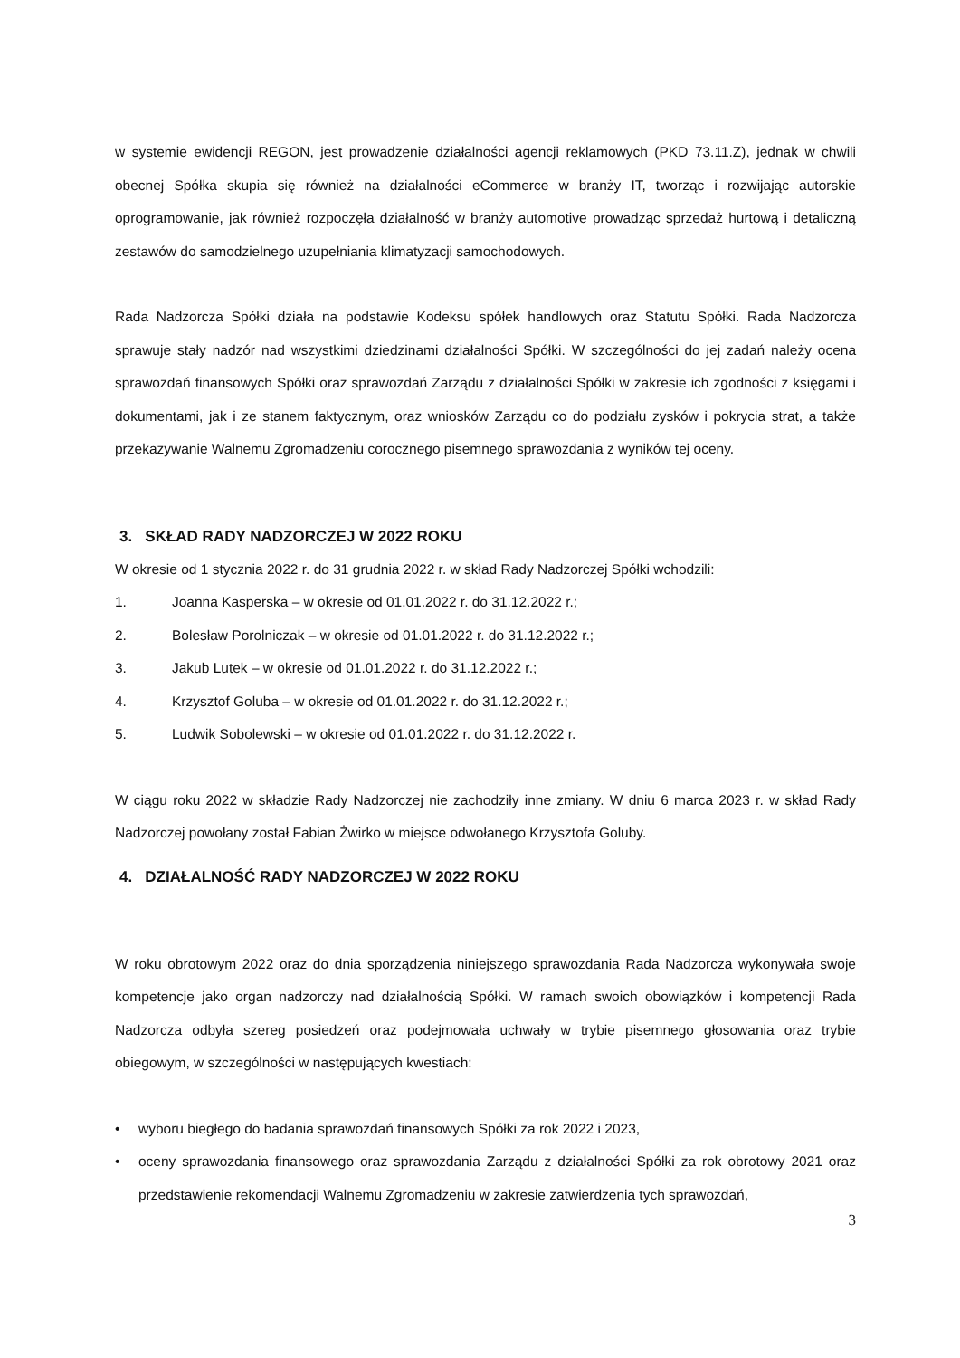w systemie ewidencji REGON, jest prowadzenie działalności agencji reklamowych (PKD 73.11.Z), jednak w chwili obecnej Spółka skupia się również na działalności eCommerce w branży IT, tworząc i rozwijając autorskie oprogramowanie, jak również rozpoczęła działalność w branży automotive prowadząc sprzedaż hurtową i detaliczną zestawów do samodzielnego uzupełniania klimatyzacji samochodowych.
Rada Nadzorcza Spółki działa na podstawie Kodeksu spółek handlowych oraz Statutu Spółki. Rada Nadzorcza sprawuje stały nadzór nad wszystkimi dziedzinami działalności Spółki. W szczególności do jej zadań należy ocena sprawozdań finansowych Spółki oraz sprawozdań Zarządu z działalności Spółki w zakresie ich zgodności z księgami i dokumentami, jak i ze stanem faktycznym, oraz wniosków Zarządu co do podziału zysków i pokrycia strat, a także przekazywanie Walnemu Zgromadzeniu corocznego pisemnego sprawozdania z wyników tej oceny.
3. SKŁAD RADY NADZORCZEJ W 2022 ROKU
W okresie od 1 stycznia 2022 r. do 31 grudnia 2022 r. w skład Rady Nadzorczej Spółki wchodzili:
1. Joanna Kasperska – w okresie od 01.01.2022 r. do 31.12.2022 r.;
2. Bolesław Porolniczak – w okresie od 01.01.2022 r. do 31.12.2022 r.;
3. Jakub Lutek – w okresie od 01.01.2022 r. do 31.12.2022 r.;
4. Krzysztof Goluba – w okresie od 01.01.2022 r. do 31.12.2022 r.;
5. Ludwik Sobolewski – w okresie od 01.01.2022 r. do 31.12.2022 r.
W ciągu roku 2022 w składzie Rady Nadzorczej nie zachodziły inne zmiany. W dniu 6 marca 2023 r. w skład Rady Nadzorczej powołany został Fabian Żwirko w miejsce odwołanego Krzysztofa Goluby.
4. DZIAŁALNOŚĆ RADY NADZORCZEJ W 2022 ROKU
W roku obrotowym 2022 oraz do dnia sporządzenia niniejszego sprawozdania Rada Nadzorcza wykonywała swoje kompetencje jako organ nadzorczy nad działalnością Spółki. W ramach swoich obowiązków i kompetencji Rada Nadzorcza odbyła szereg posiedzeń oraz podejmowała uchwały w trybie pisemnego głosowania oraz trybie obiegowym, w szczególności w następujących kwestiach:
• wyboru biegłego do badania sprawozdań finansowych Spółki za rok 2022 i 2023,
• oceny sprawozdania finansowego oraz sprawozdania Zarządu z działalności Spółki za rok obrotowy 2021 oraz przedstawienie rekomendacji Walnemu Zgromadzeniu w zakresie zatwierdzenia tych sprawozdań,
3